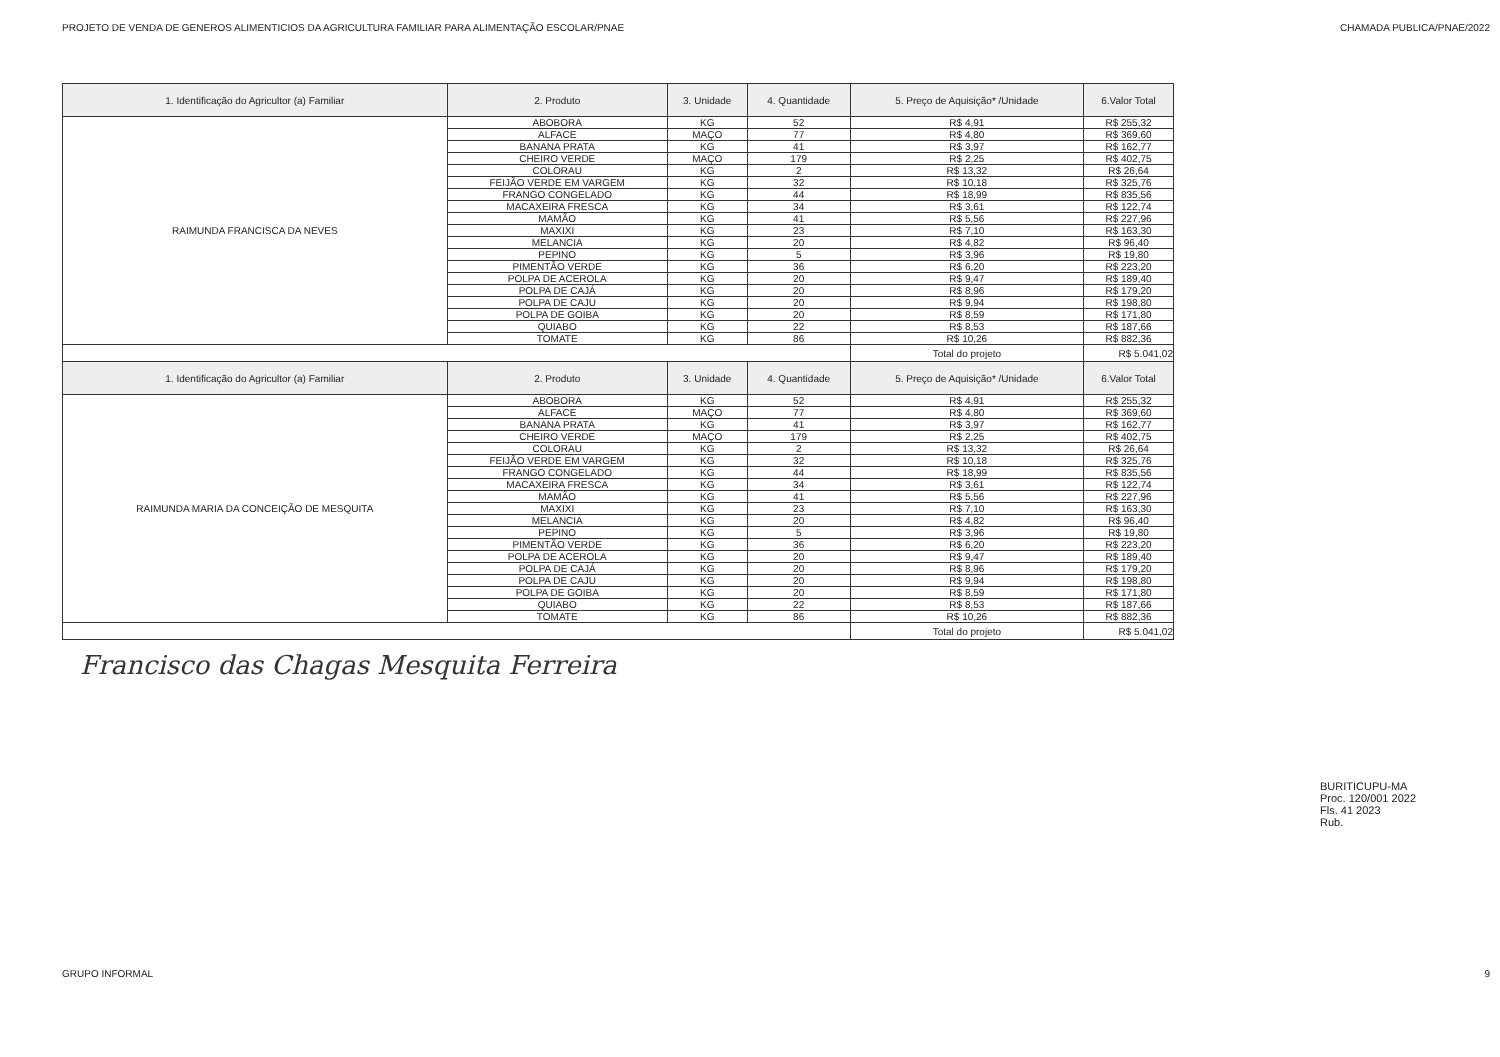PROJETO DE VENDA DE GENEROS ALIMENTICIOS DA AGRICULTURA FAMILIAR PARA ALIMENTAÇÃO ESCOLAR/PNAE CHAMADA PUBLICA/PNAE/2022
| 1. Identificação do Agricultor (a) Familiar | 2. Produto | 3. Unidade | 4. Quantidade | 5. Preço de Aquisição* /Unidade | 6.Valor Total |
| --- | --- | --- | --- | --- | --- |
| RAIMUNDA FRANCISCA DA NEVES | ABOBORA | KG | 52 | R$ 4,91 | R$ 255,32 |
| | ALFACE | MAÇO | 77 | R$ 4,80 | R$ 369,60 |
| | BANANA PRATA | KG | 41 | R$ 3,97 | R$ 162,77 |
| | CHEIRO VERDE | MAÇO | 179 | R$ 2,25 | R$ 402,75 |
| | COLORAU | KG | 2 | R$ 13,32 | R$ 26,64 |
| | FEIJÃO VERDE EM VARGEM | KG | 32 | R$ 10,18 | R$ 325,76 |
| | FRANGO CONGELADO | KG | 44 | R$ 18,99 | R$ 835,56 |
| | MACAXEIRA FRESCA | KG | 34 | R$ 3,61 | R$ 122,74 |
| | MAMÃO | KG | 41 | R$ 5,56 | R$ 227,96 |
| | MAXIXI | KG | 23 | R$ 7,10 | R$ 163,30 |
| | MELANCIA | KG | 20 | R$ 4,82 | R$ 96,40 |
| | PEPINO | KG | 5 | R$ 3,96 | R$ 19,80 |
| | PIMENTÃO VERDE | KG | 36 | R$ 6,20 | R$ 223,20 |
| | POLPA DE ACEROLA | KG | 20 | R$ 9,47 | R$ 189,40 |
| | POLPA DE CAJÁ | KG | 20 | R$ 8,96 | R$ 179,20 |
| | POLPA DE CAJU | KG | 20 | R$ 9,94 | R$ 198,80 |
| | POLPA DE GOIBA | KG | 20 | R$ 8,59 | R$ 171,80 |
| | QUIABO | KG | 22 | R$ 8,53 | R$ 187,66 |
| | TOMATE | KG | 86 | R$ 10,26 | R$ 882,36 |
| | | | | Total do projeto | R$ 5.041,02 |
| 1. Identificação do Agricultor (a) Familiar | 2. Produto | 3. Unidade | 4. Quantidade | 5. Preço de Aquisição* /Unidade | 6.Valor Total |
| RAIMUNDA MARIA DA CONCEIÇÃO DE MESQUITA | ABOBORA | KG | 52 | R$ 4,91 | R$ 255,32 |
| | ALFACE | MAÇO | 77 | R$ 4,80 | R$ 369,60 |
| | BANANA PRATA | KG | 41 | R$ 3,97 | R$ 162,77 |
| | CHEIRO VERDE | MAÇO | 179 | R$ 2,25 | R$ 402,75 |
| | COLORAU | KG | 2 | R$ 13,32 | R$ 26,64 |
| | FEIJÃO VERDE EM VARGEM | KG | 32 | R$ 10,18 | R$ 325,76 |
| | FRANGO CONGELADO | KG | 44 | R$ 18,99 | R$ 835,56 |
| | MACAXEIRA FRESCA | KG | 34 | R$ 3,61 | R$ 122,74 |
| | MAMÃO | KG | 41 | R$ 5,56 | R$ 227,96 |
| | MAXIXI | KG | 23 | R$ 7,10 | R$ 163,30 |
| | MELANCIA | KG | 20 | R$ 4,82 | R$ 96,40 |
| | PEPINO | KG | 5 | R$ 3,96 | R$ 19,80 |
| | PIMENTÃO VERDE | KG | 36 | R$ 6,20 | R$ 223,20 |
| | POLPA DE ACEROLA | KG | 20 | R$ 9,47 | R$ 189,40 |
| | POLPA DE CAJÁ | KG | 20 | R$ 8,96 | R$ 179,20 |
| | POLPA DE CAJU | KG | 20 | R$ 9,94 | R$ 198,80 |
| | POLPA DE GOIBA | KG | 20 | R$ 8,59 | R$ 171,80 |
| | QUIABO | KG | 22 | R$ 8,53 | R$ 187,66 |
| | TOMATE | KG | 86 | R$ 10,26 | R$ 882,36 |
| | | | | Total do projeto | R$ 5.041,02 |
Francisco das Chagas Mesquita Ferreira
BURITICUPU-MA
Proc. 120/001 2022
Fls. 41 2023
Rub.
GRUPO INFORMAL 9